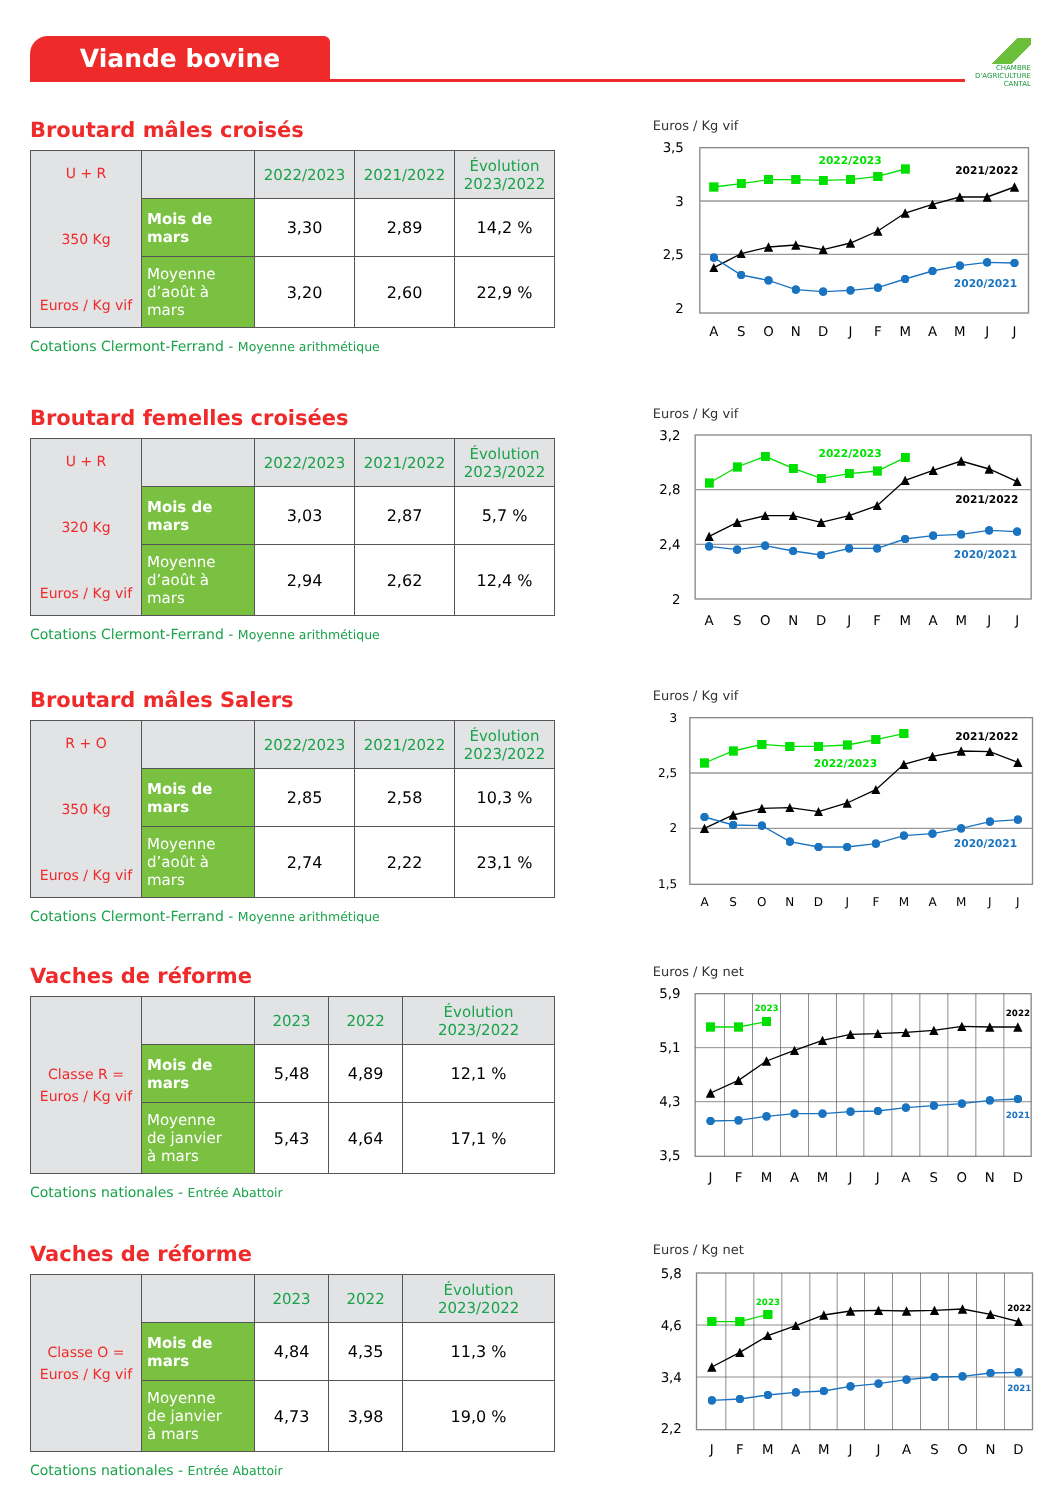Viande bovine
CHAMBRE
D'AGRICULTURE
CANTAL
Broutard mâles croisés
| U + R 350 Kg Euros / Kg vif | | 2022/2023 | 2021/2022 | Évolution 2023/2022 |
| | Mois de mars | 3,30 | 2,89 | 14,2 % |
| | Moyenne d’août à mars | 3,20 | 2,60 | 22,9 % |
Cotations Clermont-Ferrand - Moyenne arithmétique
Euros / Kg vif
3,5
3
2,5
2
A
S
O
N
D
J
F
M
A
M
J
J
2022/2023
2021/2022
2020/2021
Broutard femelles croisées
| U + R 320 Kg Euros / Kg vif | | 2022/2023 | 2021/2022 | Évolution 2023/2022 |
| | Mois de mars | 3,03 | 2,87 | 5,7 % |
| | Moyenne d’août à mars | 2,94 | 2,62 | 12,4 % |
Cotations Clermont-Ferrand - Moyenne arithmétique
Euros / Kg vif
3,2
2,8
2,4
2
A
S
O
N
D
J
F
M
A
M
J
J
2022/2023
2021/2022
2020/2021
Broutard mâles Salers
| R + O 350 Kg Euros / Kg vif | | 2022/2023 | 2021/2022 | Évolution 2023/2022 |
| | Mois de mars | 2,85 | 2,58 | 10,3 % |
| | Moyenne d’août à mars | 2,74 | 2,22 | 23,1 % |
Cotations Clermont-Ferrand - Moyenne arithmétique
Euros / Kg vif
3
2,5
2
1,5
A
S
O
N
D
J
F
M
A
M
J
J
2022/2023
2021/2022
2020/2021
Vaches de réforme
| Classe R = Euros / Kg vif | | 2023 | 2022 | Évolution 2023/2022 |
| | Mois de mars | 5,48 | 4,89 | 12,1 % |
| | Moyenne de janvier à mars | 5,43 | 4,64 | 17,1 % |
Cotations nationales - Entrée Abattoir
Euros / Kg net
5,9
5,1
4,3
3,5
J
F
M
A
M
J
J
A
S
O
N
D
2023
2022
2021
Vaches de réforme
| Classe O = Euros / Kg vif | | 2023 | 2022 | Évolution 2023/2022 |
| | Mois de mars | 4,84 | 4,35 | 11,3 % |
| | Moyenne de janvier à mars | 4,73 | 3,98 | 19,0 % |
Cotations nationales - Entrée Abattoir
Euros / Kg net
5,8
4,6
3,4
2,2
J
F
M
A
M
J
J
A
S
O
N
D
2023
2022
2021